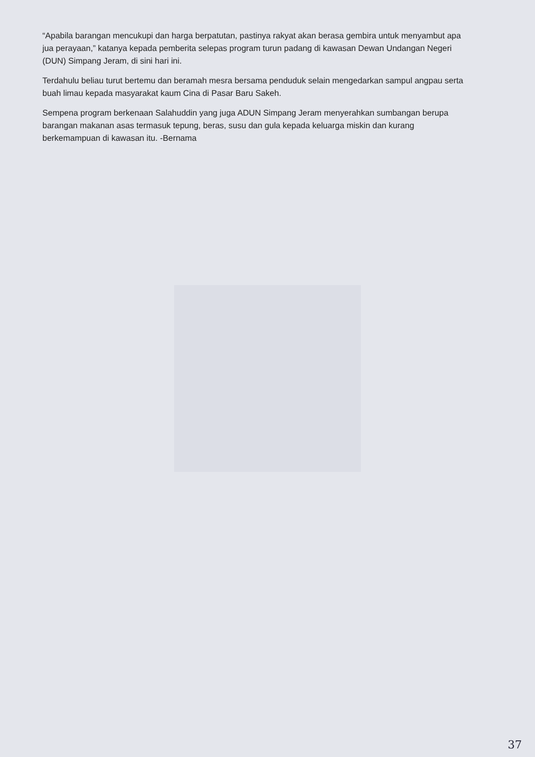“Apabila barangan mencukupi dan harga berpatutan, pastinya rakyat akan berasa gembira untuk menyambut apa jua perayaan,” katanya kepada pemberita selepas program turun padang di kawasan Dewan Undangan Negeri (DUN) Simpang Jeram, di sini hari ini.
Terdahulu beliau turut bertemu dan beramah mesra bersama penduduk selain mengedarkan sampul angpau serta buah limau kepada masyarakat kaum Cina di Pasar Baru Sakeh.
Sempena program berkenaan Salahuddin yang juga ADUN Simpang Jeram menyerahkan sumbangan berupa barangan makanan asas termasuk tepung, beras, susu dan gula kepada keluarga miskin dan kurang berkemampuan di kawasan itu. -Bernama
37